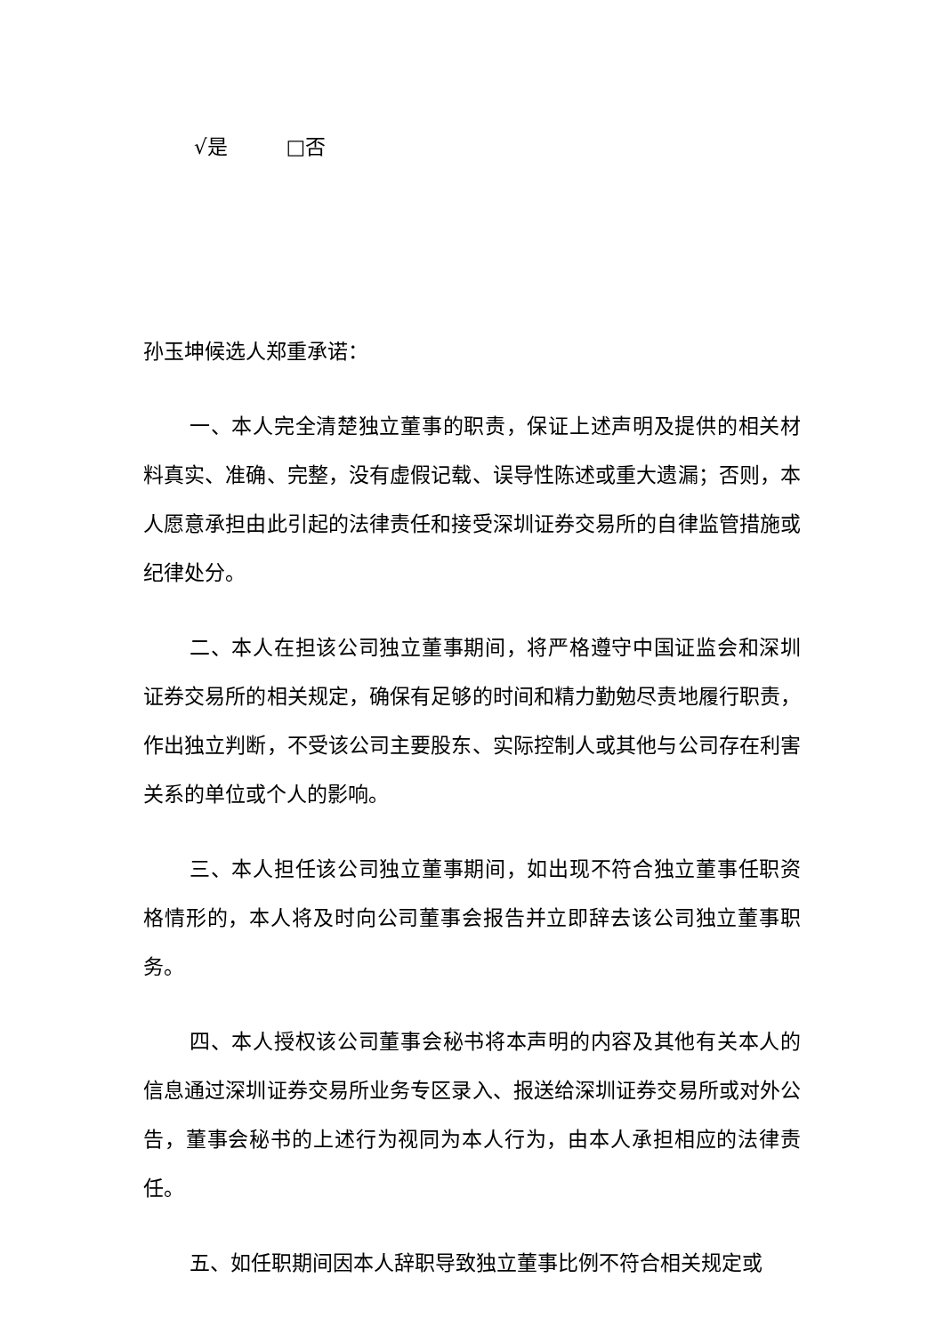√是 □否
孙玉坤候选人郑重承诺：
一、本人完全清楚独立董事的职责，保证上述声明及提供的相关材料真实、准确、完整，没有虚假记载、误导性陈述或重大遗漏；否则，本人愿意承担由此引起的法律责任和接受深圳证券交易所的自律监管措施或纪律处分。
二、本人在担该公司独立董事期间，将严格遵守中国证监会和深圳证券交易所的相关规定，确保有足够的时间和精力勤勉尽责地履行职责，作出独立判断，不受该公司主要股东、实际控制人或其他与公司存在利害关系的单位或个人的影响。
三、本人担任该公司独立董事期间，如出现不符合独立董事任职资格情形的，本人将及时向公司董事会报告并立即辞去该公司独立董事职务。
四、本人授权该公司董事会秘书将本声明的内容及其他有关本人的信息通过深圳证券交易所业务专区录入、报送给深圳证券交易所或对外公告，董事会秘书的上述行为视同为本人行为，由本人承担相应的法律责任。
五、如任职期间因本人辞职导致独立董事比例不符合相关规定或